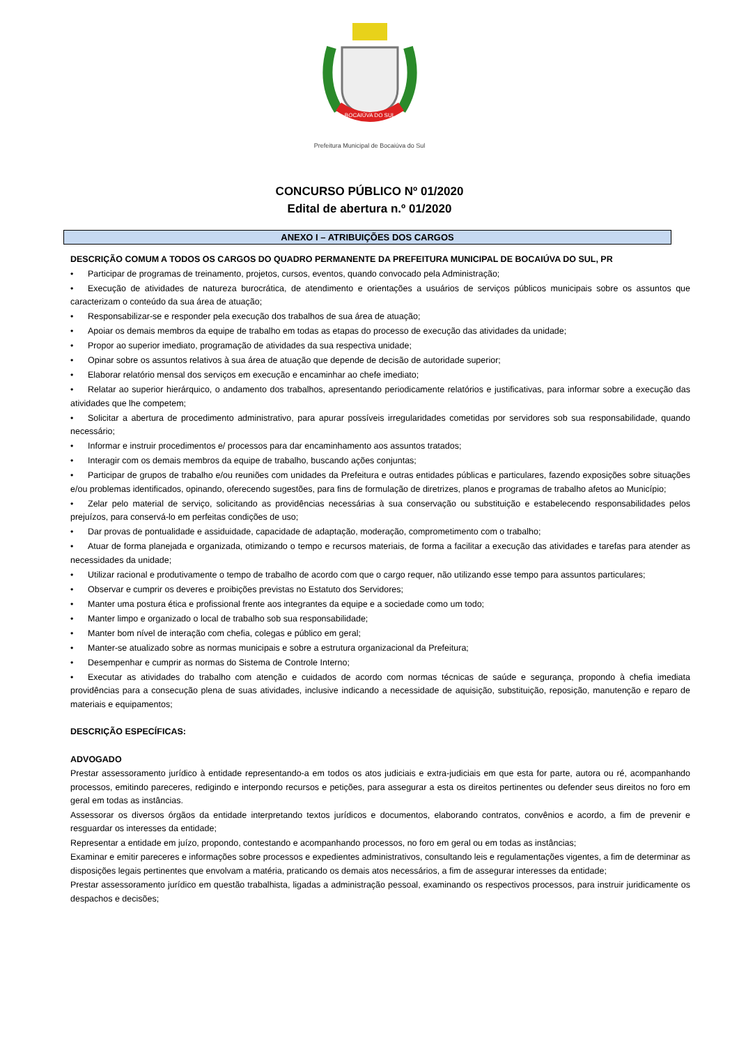BOCAIÚVA DO SUL
Prefeitura Municipal de Bocaiúva do Sul
CONCURSO PÚBLICO Nº 01/2020
Edital de abertura n.º 01/2020
ANEXO I – ATRIBUIÇÕES DOS CARGOS
DESCRIÇÃO COMUM A TODOS OS CARGOS DO QUADRO PERMANENTE DA PREFEITURA MUNICIPAL DE BOCAIÚVA DO SUL, PR
• Participar de programas de treinamento, projetos, cursos, eventos, quando convocado pela Administração;
• Execução de atividades de natureza burocrática, de atendimento e orientações a usuários de serviços públicos municipais sobre os assuntos que caracterizam o conteúdo da sua área de atuação;
• Responsabilizar-se e responder pela execução dos trabalhos de sua área de atuação;
• Apoiar os demais membros da equipe de trabalho em todas as etapas do processo de execução das atividades da unidade;
• Propor ao superior imediato, programação de atividades da sua respectiva unidade;
• Opinar sobre os assuntos relativos à sua área de atuação que depende de decisão de autoridade superior;
• Elaborar relatório mensal dos serviços em execução e encaminhar ao chefe imediato;
• Relatar ao superior hierárquico, o andamento dos trabalhos, apresentando periodicamente relatórios e justificativas, para informar sobre a execução das atividades que lhe competem;
• Solicitar a abertura de procedimento administrativo, para apurar possíveis irregularidades cometidas por servidores sob sua responsabilidade, quando necessário;
• Informar e instruir procedimentos e/ processos para dar encaminhamento aos assuntos tratados;
• Interagir com os demais membros da equipe de trabalho, buscando ações conjuntas;
• Participar de grupos de trabalho e/ou reuniões com unidades da Prefeitura e outras entidades públicas e particulares, fazendo exposições sobre situações e/ou problemas identificados, opinando, oferecendo sugestões, para fins de formulação de diretrizes, planos e programas de trabalho afetos ao Município;
• Zelar pelo material de serviço, solicitando as providências necessárias à sua conservação ou substituição e estabelecendo responsabilidades pelos prejuízos, para conservá-lo em perfeitas condições de uso;
• Dar provas de pontualidade e assiduidade, capacidade de adaptação, moderação, comprometimento com o trabalho;
• Atuar de forma planejada e organizada, otimizando o tempo e recursos materiais, de forma a facilitar a execução das atividades e tarefas para atender as necessidades da unidade;
• Utilizar racional e produtivamente o tempo de trabalho de acordo com que o cargo requer, não utilizando esse tempo para assuntos particulares;
• Observar e cumprir os deveres e proibições previstas no Estatuto dos Servidores;
• Manter uma postura ética e profissional frente aos integrantes da equipe e a sociedade como um todo;
• Manter limpo e organizado o local de trabalho sob sua responsabilidade;
• Manter bom nível de interação com chefia, colegas e público em geral;
• Manter-se atualizado sobre as normas municipais e sobre a estrutura organizacional da Prefeitura;
• Desempenhar e cumprir as normas do Sistema de Controle Interno;
• Executar as atividades do trabalho com atenção e cuidados de acordo com normas técnicas de saúde e segurança, propondo à chefia imediata providências para a consecução plena de suas atividades, inclusive indicando a necessidade de aquisição, substituição, reposição, manutenção e reparo de materiais e equipamentos;
DESCRIÇÃO ESPECÍFICAS:
ADVOGADO
Prestar assessoramento jurídico à entidade representando-a em todos os atos judiciais e extra-judiciais em que esta for parte, autora ou ré, acompanhando processos, emitindo pareceres, redigindo e interpondo recursos e petições, para assegurar a esta os direitos pertinentes ou defender seus direitos no foro em geral em todas as instâncias.
Assessorar os diversos órgãos da entidade interpretando textos jurídicos e documentos, elaborando contratos, convênios e acordo, a fim de prevenir e resguardar os interesses da entidade;
Representar a entidade em juízo, propondo, contestando e acompanhando processos, no foro em geral ou em todas as instâncias;
Examinar e emitir pareceres e informações sobre processos e expedientes administrativos, consultando leis e regulamentações vigentes, a fim de determinar as disposições legais pertinentes que envolvam a matéria, praticando os demais atos necessários, a fim de assegurar interesses da entidade;
Prestar assessoramento jurídico em questão trabalhista, ligadas a administração pessoal, examinando os respectivos processos, para instruir juridicamente os despachos e decisões;